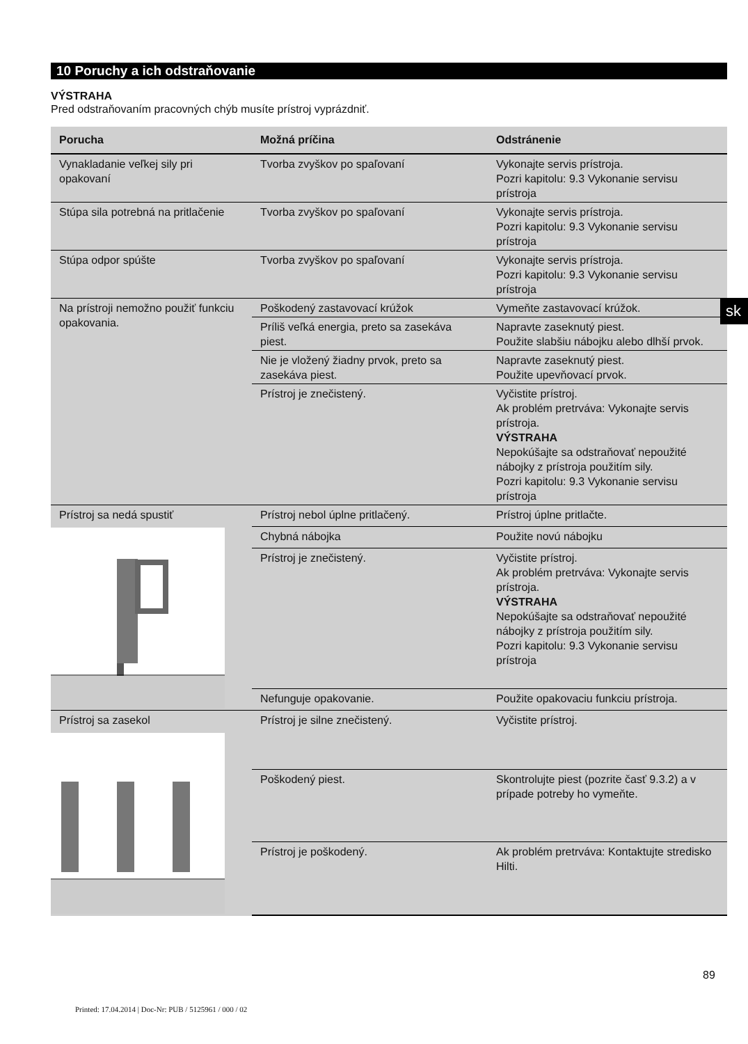10 Poruchy a ich odstraňovanie
VÝSTRAHA
Pred odstraňovaním pracovných chýb musíte prístroj vyprázdniť.
| Porucha | Možná príčina | Odstránenie |
| --- | --- | --- |
| Vynakladanie veľkej sily pri opakovaní | Tvorba zvyškov po spaľovaní | Vykonajte servis prístroja. Pozri kapitolu: 9.3 Vykonanie servisu prístroja |
| Stúpa sila potrebná na pritlačenie | Tvorba zvyškov po spaľovaní | Vykonajte servis prístroja. Pozri kapitolu: 9.3 Vykonanie servisu prístroja |
| Stúpa odpor spúšte | Tvorba zvyškov po spaľovaní | Vykonajte servis prístroja. Pozri kapitolu: 9.3 Vykonanie servisu prístroja |
| Na prístroji nemožno použiť funkciu opakovania. | Poškodený zastavovací krúžok | Vymeňte zastavovací krúžok. |
| | Príliš veľká energia, preto sa zasekáva piest. | Napravte zaseknutý piest. Použite slabšiu nábojku alebo dlhší prvok. |
| | Nie je vložený žiadny prvok, preto sa zasekáva piest. | Napravte zaseknutý piest. Použite upevňovací prvok. |
| | Prístroj je znečistený. | Vyčistite prístroj. Ak problém pretrváva: Vykonajte servis prístroja. VÝSTRAHA Nepokúšajte sa odstraňovať nepoužité nábojky z prístroja použitím sily. Pozri kapitolu: 9.3 Vykonanie servisu prístroja |
| Prístroj sa nedá spustiť | Prístroj nebol úplne pritlačený. | Prístroj úplne pritlačte. |
| | Chybná nábojka | Použite novú nábojku |
| | Prístroj je znečistený. | Vyčistite prístroj. Ak problém pretrváva: Vykonajte servis prístroja. VÝSTRAHA Nepokúšajte sa odstraňovať nepoužité nábojky z prístroja použitím sily. Pozri kapitolu: 9.3 Vykonanie servisu prístroja |
| | Nefunguje opakovanie. | Použite opakovaciu funkciu prístroja. |
| Prístroj sa zasekol | Prístroj je silne znečistený. | Vyčistite prístroj. |
| | Poškodený piest. | Skontrolujte piest (pozrite časť 9.3.2) a v prípade potreby ho vymeňte. |
| | Prístroj je poškodený. | Ak problém pretrváva: Kontaktujte stredisko Hilti. |
sk
89
Printed: 17.04.2014 | Doc-Nr: PUB / 5125961 / 000 / 02